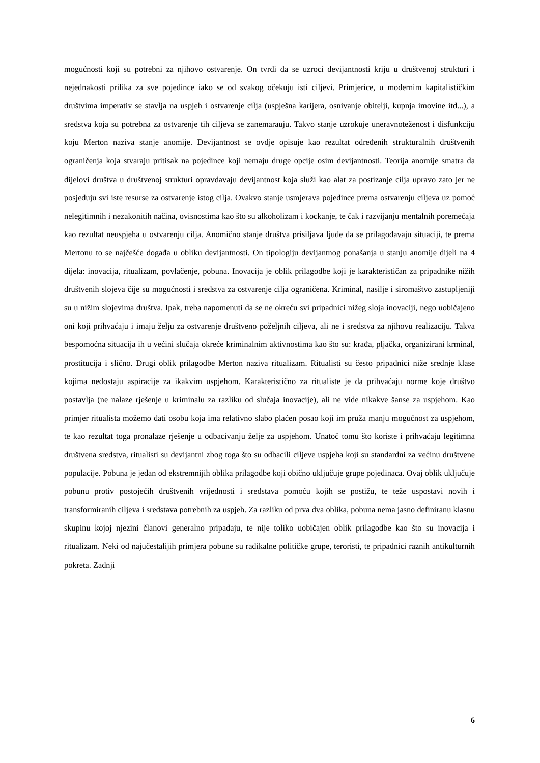mogućnosti koji su potrebni za njihovo ostvarenje. On tvrdi da se uzroci devijantnosti kriju u društvenoj strukturi i nejednakosti prilika za sve pojedince iako se od svakog očekuju isti ciljevi. Primjerice, u modernim kapitalističkim društvima imperativ se stavlja na uspjeh i ostvarenje cilja (uspješna karijera, osnivanje obitelji, kupnja imovine itd...), a sredstva koja su potrebna za ostvarenje tih ciljeva se zanemarauju. Takvo stanje uzrokuje uneravnoteženost i disfunkciju koju Merton naziva stanje anomije. Devijantnost se ovdje opisuje kao rezultat određenih strukturalnih društvenih ograničenja koja stvaraju pritisak na pojedince koji nemaju druge opcije osim devijantnosti. Teorija anomije smatra da dijelovi društva u društvenoj strukturi opravdavaju devijantnost koja služi kao alat za postizanje cilja upravo zato jer ne posjeduju svi iste resurse za ostvarenje istog cilja. Ovakvo stanje usmjerava pojedince prema ostvarenju ciljeva uz pomoć nelegitimnih i nezakonitih načina, ovisnostima kao što su alkoholizam i kockanje, te čak i razvijanju mentalnih poremećaja kao rezultat neuspjeha u ostvarenju cilja. Anomično stanje društva prisiljava ljude da se prilagođavaju situaciji, te prema Mertonu to se najčešće događa u obliku devijantnosti. On tipologiju devijantnog ponašanja u stanju anomije dijeli na 4 dijela: inovacija, ritualizam, povlačenje, pobuna. Inovacija je oblik prilagodbe koji je karakterističan za pripadnike nižih društvenih slojeva čije su mogućnosti i sredstva za ostvarenje cilja ograničena. Kriminal, nasilje i siromaštvo zastupljeniji su u nižim slojevima društva. Ipak, treba napomenuti da se ne okreću svi pripadnici nižeg sloja inovaciji, nego uobičajeno oni koji prihvaćaju i imaju želju za ostvarenje društveno poželjnih ciljeva, ali ne i sredstva za njihovu realizaciju. Takva bespomoćna situacija ih u većini slučaja okreće kriminalnim aktivnostima kao što su: krađa, pljačka, organizirani krminal, prostitucija i slično. Drugi oblik prilagodbe Merton naziva ritualizam. Ritualisti su često pripadnici niže srednje klase kojima nedostaju aspiracije za ikakvim uspjehom. Karakteristično za ritualiste je da prihvaćaju norme koje društvo postavlja (ne nalaze rješenje u kriminalu za razliku od slučaja inovacije), ali ne vide nikakve šanse za uspjehom. Kao primjer ritualista možemo dati osobu koja ima relativno slabo plaćen posao koji im pruža manju mogućnost za uspjehom, te kao rezultat toga pronalaze rješenje u odbacivanju želje za uspjehom. Unatoč tomu što koriste i prihvaćaju legitimna društvena sredstva, ritualisti su devijantni zbog toga što su odbacili ciljeve uspjeha koji su standardni za većinu društvene populacije. Pobuna je jedan od ekstremnijih oblika prilagodbe koji obično uključuje grupe pojedinaca. Ovaj oblik uključuje pobunu protiv postojećih društvenih vrijednosti i sredstava pomoću kojih se postižu, te teže uspostavi novih i transformiranih ciljeva i sredstava potrebnih za uspjeh. Za razliku od prva dva oblika, pobuna nema jasno definiranu klasnu skupinu kojoj njezini članovi generalno pripadaju, te nije toliko uobičajen oblik prilagodbe kao što su inovacija i ritualizam. Neki od najučestalijih primjera pobune su radikalne političke grupe, teroristi, te pripadnici raznih antikulturnih pokreta. Zadnji
6